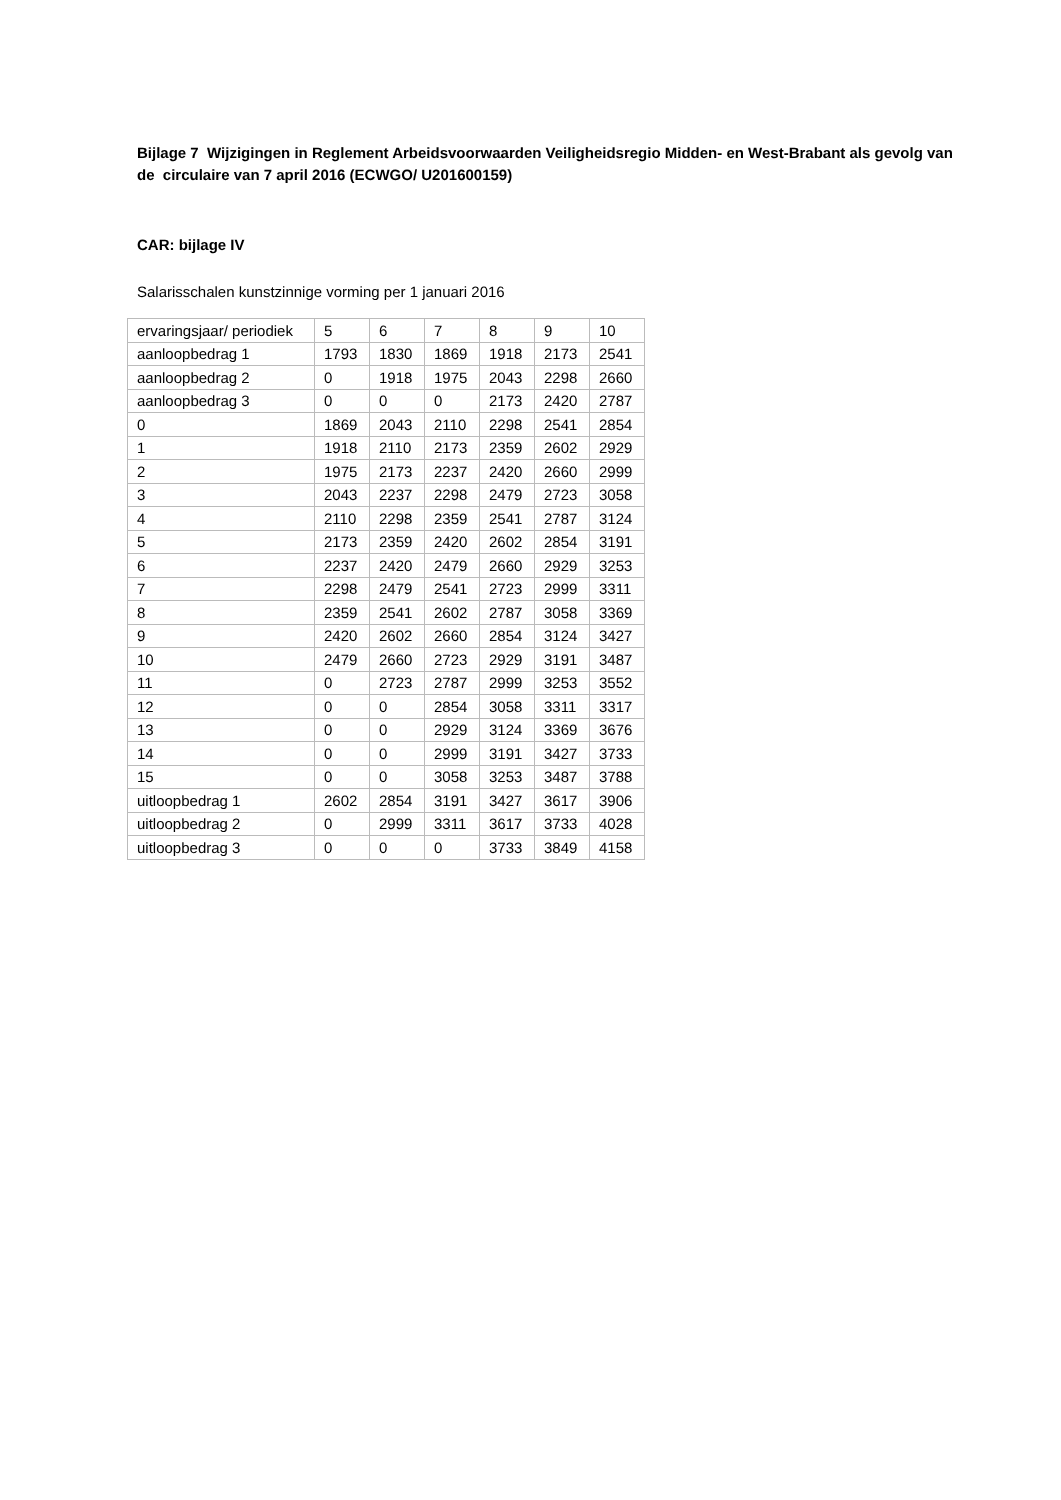Bijlage 7 Wijzigingen in Reglement Arbeidsvoorwaarden Veiligheidsregio Midden- en West-Brabant als gevolg van de circulaire van 7 april 2016 (ECWGO/ U201600159)
CAR: bijlage IV
Salarisschalen kunstzinnige vorming per 1 januari 2016
| ervaringsjaar/ periodiek | 5 | 6 | 7 | 8 | 9 | 10 |
| aanloopbedrag 1 | 1793 | 1830 | 1869 | 1918 | 2173 | 2541 |
| aanloopbedrag 2 | 0 | 1918 | 1975 | 2043 | 2298 | 2660 |
| aanloopbedrag 3 | 0 | 0 | 0 | 2173 | 2420 | 2787 |
| 0 | 1869 | 2043 | 2110 | 2298 | 2541 | 2854 |
| 1 | 1918 | 2110 | 2173 | 2359 | 2602 | 2929 |
| 2 | 1975 | 2173 | 2237 | 2420 | 2660 | 2999 |
| 3 | 2043 | 2237 | 2298 | 2479 | 2723 | 3058 |
| 4 | 2110 | 2298 | 2359 | 2541 | 2787 | 3124 |
| 5 | 2173 | 2359 | 2420 | 2602 | 2854 | 3191 |
| 6 | 2237 | 2420 | 2479 | 2660 | 2929 | 3253 |
| 7 | 2298 | 2479 | 2541 | 2723 | 2999 | 3311 |
| 8 | 2359 | 2541 | 2602 | 2787 | 3058 | 3369 |
| 9 | 2420 | 2602 | 2660 | 2854 | 3124 | 3427 |
| 10 | 2479 | 2660 | 2723 | 2929 | 3191 | 3487 |
| 11 | 0 | 2723 | 2787 | 2999 | 3253 | 3552 |
| 12 | 0 | 0 | 2854 | 3058 | 3311 | 3317 |
| 13 | 0 | 0 | 2929 | 3124 | 3369 | 3676 |
| 14 | 0 | 0 | 2999 | 3191 | 3427 | 3733 |
| 15 | 0 | 0 | 3058 | 3253 | 3487 | 3788 |
| uitloopbedrag 1 | 2602 | 2854 | 3191 | 3427 | 3617 | 3906 |
| uitloopbedrag 2 | 0 | 2999 | 3311 | 3617 | 3733 | 4028 |
| uitloopbedrag 3 | 0 | 0 | 0 | 3733 | 3849 | 4158 |